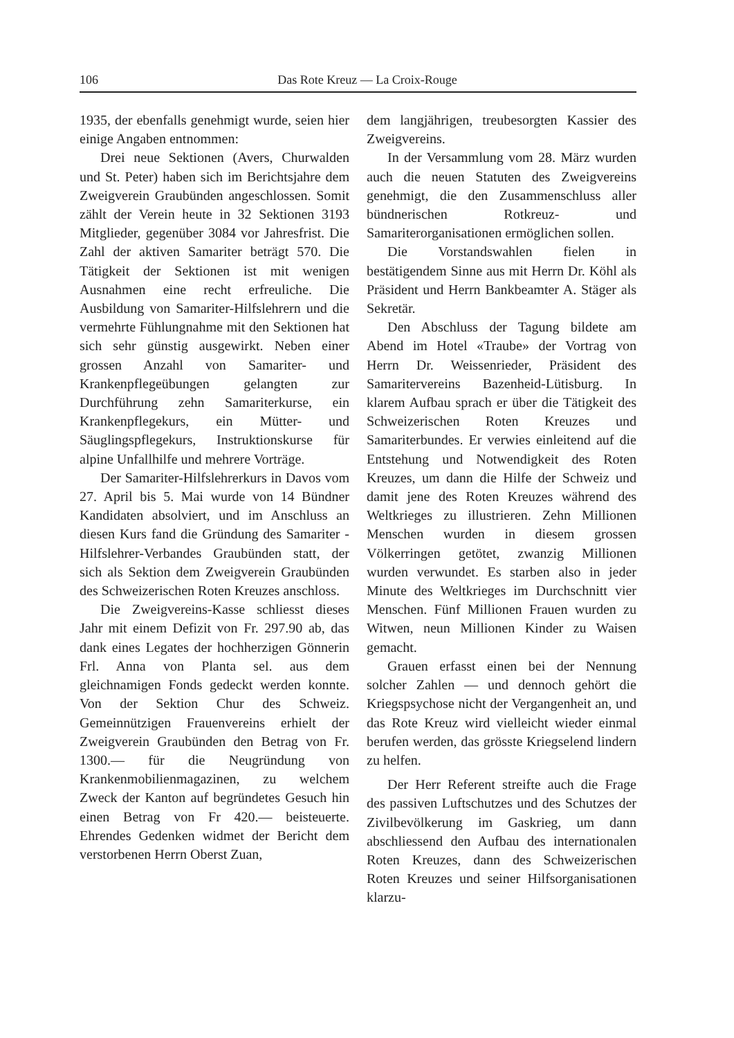106 Das Rote Kreuz — La Croix-Rouge
1935, der ebenfalls genehmigt wurde, seien hier einige Angaben entnommen:
Drei neue Sektionen (Avers, Churwalden und St. Peter) haben sich im Berichtsjahre dem Zweigverein Graubünden angeschlossen. Somit zählt der Verein heute in 32 Sektionen 3193 Mitglieder, gegenüber 3084 vor Jahresfrist. Die Zahl der aktiven Samariter beträgt 570. Die Tätigkeit der Sektionen ist mit wenigen Ausnahmen eine recht erfreuliche. Die Ausbildung von Samariter-Hilfslehrern und die vermehrte Fühlungnahme mit den Sektionen hat sich sehr günstig ausgewirkt. Neben einer grossen Anzahl von Samariter- und Krankenpflegeübungen gelangten zur Durchführung zehn Samariterkurse, ein Krankenpflegekurs, ein Mütter- und Säuglingspflegekurs, Instruktionskurse für alpine Unfallhilfe und mehrere Vorträge.
Der Samariter-Hilfslehrerkurs in Davos vom 27. April bis 5. Mai wurde von 14 Bündner Kandidaten absolviert, und im Anschluss an diesen Kurs fand die Gründung des Samariter - Hilfslehrer-Verbandes Graubünden statt, der sich als Sektion dem Zweigverein Graubünden des Schweizerischen Roten Kreuzes anschloss.
Die Zweigvereins-Kasse schliesst dieses Jahr mit einem Defizit von Fr. 297.90 ab, das dank eines Legates der hochherzigen Gönnerin Frl. Anna von Planta sel. aus dem gleichnamigen Fonds gedeckt werden konnte. Von der Sektion Chur des Schweiz. Gemeinnützigen Frauenvereins erhielt der Zweigverein Graubünden den Betrag von Fr. 1300.— für die Neugründung von Krankenmobilienmagazinen, zu welchem Zweck der Kanton auf begründetes Gesuch hin einen Betrag von Fr 420.— beisteuerte. Ehrendes Gedenken widmet der Bericht dem verstorbenen Herrn Oberst Zuan,
dem langjährigen, treubesorgten Kassier des Zweigvereins.
In der Versammlung vom 28. März wurden auch die neuen Statuten des Zweigvereins genehmigt, die den Zusammenschluss aller bündnerischen Rotkreuz- und Samariterorganisationen ermöglichen sollen.
Die Vorstandswahlen fielen in bestätigendem Sinne aus mit Herrn Dr. Köhl als Präsident und Herrn Bankbeamter A. Stäger als Sekretär.
Den Abschluss der Tagung bildete am Abend im Hotel «Traube» der Vortrag von Herrn Dr. Weissenrieder, Präsident des Samaritervereins Bazenheid-Lütisburg. In klarem Aufbau sprach er über die Tätigkeit des Schweizerischen Roten Kreuzes und Samariterbundes. Er verwies einleitend auf die Entstehung und Notwendigkeit des Roten Kreuzes, um dann die Hilfe der Schweiz und damit jene des Roten Kreuzes während des Weltkrieges zu illustrieren. Zehn Millionen Menschen wurden in diesem grossen Völkerringen getötet, zwanzig Millionen wurden verwundet. Es starben also in jeder Minute des Weltkrieges im Durchschnitt vier Menschen. Fünf Millionen Frauen wurden zu Witwen, neun Millionen Kinder zu Waisen gemacht.
Grauen erfasst einen bei der Nennung solcher Zahlen — und dennoch gehört die Kriegspsychose nicht der Vergangenheit an, und das Rote Kreuz wird vielleicht wieder einmal berufen werden, das grösste Kriegselend lindern zu helfen.
Der Herr Referent streifte auch die Frage des passiven Luftschutzes und des Schutzes der Zivilbevölkerung im Gaskrieg, um dann abschliessend den Aufbau des internationalen Roten Kreuzes, dann des Schweizerischen Roten Kreuzes und seiner Hilfsorganisationen klarzu-